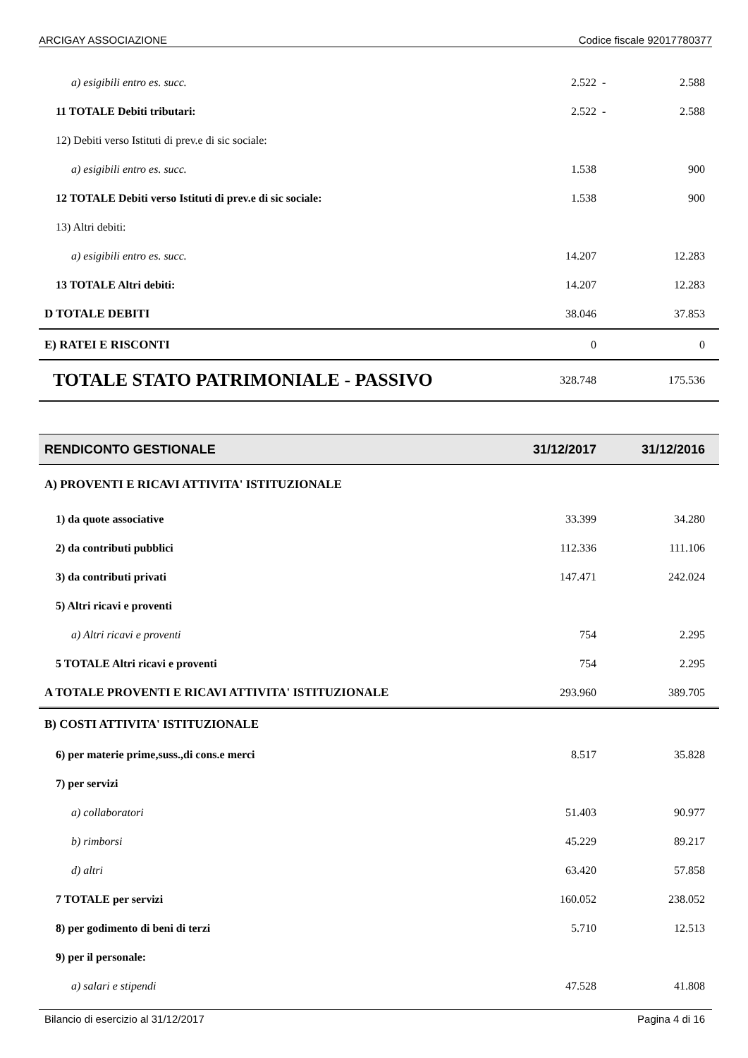ARCIGAY ASSOCIAZIONE Codice fiscale 92017780377
| a) esigibili entro es. succ. | 2.522 | - | 2.588 |
| 11 TOTALE Debiti tributari: | 2.522 | - | 2.588 |
| 12) Debiti verso Istituti di prev.e di sic sociale: | | | |
| a) esigibili entro es. succ. | 1.538 | | 900 |
| 12 TOTALE Debiti verso Istituti di prev.e di sic sociale: | 1.538 | | 900 |
| 13) Altri debiti: | | | |
| a) esigibili entro es. succ. | 14.207 | | 12.283 |
| 13 TOTALE Altri debiti: | 14.207 | | 12.283 |
| D TOTALE DEBITI | 38.046 | | 37.853 |
| E) RATEI E RISCONTI | 0 | | 0 |
| TOTALE STATO PATRIMONIALE - PASSIVO | 328.748 | | 175.536 |
| RENDICONTO GESTIONALE | 31/12/2017 | | 31/12/2016 |
| A) PROVENTI E RICAVI ATTIVITA' ISTITUZIONALE | | | |
| 1) da quote associative | 33.399 | | 34.280 |
| 2) da contributi pubblici | 112.336 | | 111.106 |
| 3) da contributi privati | 147.471 | | 242.024 |
| 5) Altri ricavi e proventi | | | |
| a) Altri ricavi e proventi | 754 | | 2.295 |
| 5 TOTALE Altri ricavi e proventi | 754 | | 2.295 |
| A TOTALE PROVENTI E RICAVI ATTIVITA' ISTITUZIONALE | 293.960 | | 389.705 |
| B) COSTI ATTIVITA' ISTITUZIONALE | | | |
| 6) per materie prime,suss.,di cons.e merci | 8.517 | | 35.828 |
| 7) per servizi | | | |
| a) collaboratori | 51.403 | | 90.977 |
| b) rimborsi | 45.229 | | 89.217 |
| d) altri | 63.420 | | 57.858 |
| 7 TOTALE per servizi | 160.052 | | 238.052 |
| 8) per godimento di beni di terzi | 5.710 | | 12.513 |
| 9) per il personale: | | | |
| a) salari e stipendi | 47.528 | | 41.808 |
Bilancio di esercizio al 31/12/2017 Pagina 4 di 16